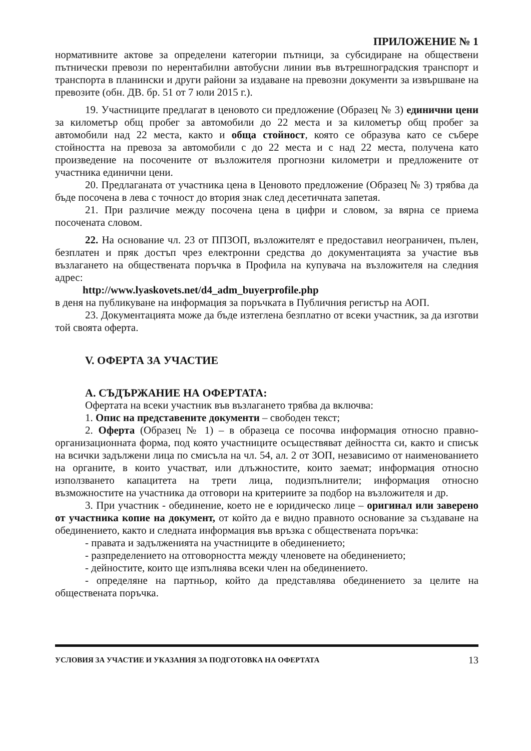ПРИЛОЖЕНИЕ № 1
нормативните актове за определени категории пътници, за субсидиране на обществени пътнически превози по нерентабилни автобусни линии във вътрешноградския транспорт и транспорта в планински и други райони за издаване на превозни документи за извършване на превозите (обн. ДВ. бр. 51 от 7 юли 2015 г.).
19. Участниците предлагат в ценовото си предложение (Образец № 3) единични цени за километър общ пробег за автомобили до 22 места и за километър общ пробег за автомобили над 22 места, както и обща стойност, която се образува като се събере стойността на превоза за автомобили с до 22 места и с над 22 места, получена като произведение на посочените от възложителя прогнозни километри и предложените от участника единични цени.
20. Предлаганата от участника цена в Ценовото предложение (Образец № 3) трябва да бъде посочена в лева с точност до втория знак след десетичната запетая.
21. При различие между посочена цена в цифри и словом, за вярна се приема посочената словом.
22. На основание чл. 23 от ППЗОП, възложителят е предоставил неограничен, пълен, безплатен и пряк достъп чрез електронни средства до документацията за участие във възлагането на обществената поръчка в Профила на купувача на възложителя на следния адрес:
http://www.lyaskovets.net/d4_adm_buyerprofile.php
в деня на публикуване на информация за поръчката в Публичния регистър на АОП.
23. Документацията може да бъде изтеглена безплатно от всеки участник, за да изготви той своята оферта.
V. ОФЕРТА ЗА УЧАСТИЕ
А. СЪДЪРЖАНИЕ НА ОФЕРТАТА:
Офертата на всеки участник във възлагането трябва да включва:
1. Опис на представените документи – свободен текст;
2. Оферта (Образец № 1) – в образеца се посочва информация относно правно-организационната форма, под която участниците осъществяват дейността си, както и списък на всички задължени лица по смисъла на чл. 54, ал. 2 от ЗОП, независимо от наименованието на органите, в които участват, или длъжностите, които заемат; информация относно използването капацитета на трети лица, подизпълнители; информация относно възможностите на участника да отговори на критериите за подбор на възложителя и др.
3. При участник - обединение, което не е юридическо лице – оригинал или заверено от участника копие на документ, от който да е видно правното основание за създаване на обединението, както и следната информация във връзка с обществената поръчка:
- правата и задълженията на участниците в обединението;
- разпределението на отговорността между членовете на обединението;
- дейностите, които ще изпълнява всеки член на обединението.
- определяне на партньор, който да представлява обединението за целите на обществената поръчка.
УСЛОВИЯ ЗА УЧАСТИЕ И УКАЗАНИЯ ЗА ПОДГОТОВКА НА ОФЕРТАТА 13